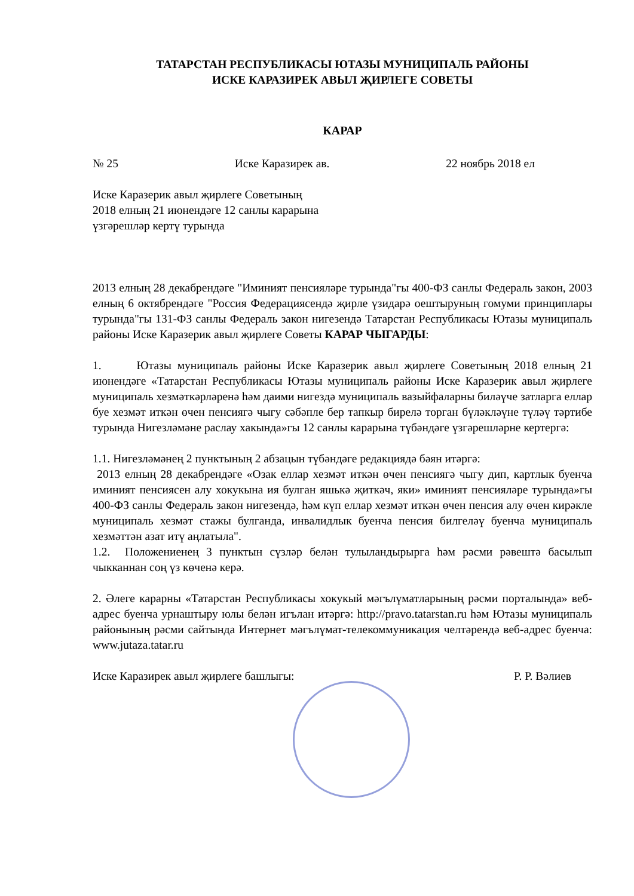ТАТАРСТАН РЕСПУБЛИКАСЫ ЮТАЗЫ МУНИЦИПАЛЬ РАЙОНЫ
ИСКЕ КАРАЗИРЕК АВЫЛ ҖИРЛЕГЕ СОВЕТЫ
КАРАР
№ 25 Иске Каразирек ав. 22 ноябрь 2018 ел
Иске Каразерик авыл җирлеге Советының
2018 елның 21 июнендәге 12 санлы карарына
үзгәрешләр кертү турында
2013 елның 28 декабрендәге "Иминият пенсияләре турында"гы 400-ФЗ санлы Федераль закон, 2003 елның 6 октябрендәге "Россия Федерациясендә җирле үзидарә оештыруның гомуми принциплары турында"гы 131-ФЗ санлы Федераль закон нигезендә Татарстан Республикасы Ютазы муниципаль районы Иске Каразерик авыл җирлеге Советы КАРАР ЧЫГАРДЫ:
1. Ютазы муниципаль районы Иске Каразерик авыл җирлеге Советының 2018 елның 21 июнендәге «Татарстан Республикасы Ютазы муниципаль районы Иске Каразерик авыл җирлеге муниципаль хезмәткәрләренә һәм даими нигездә муниципаль вазыйфаларны биләүче затларга еллар буе хезмәт иткән өчен пенсиягә чыгу сәбәпле бер тапкыр бирелә торган бүләкләүне түләү тәртибе турында Нигезләмәне раслау хакында»гы 12 санлы карарына түбәндәге үзгәрешләрне кертергә:
1.1. Нигезләмәнең 2 пунктының 2 абзацын түбәндәге редакциядә бәян итәргә:
2013 елның 28 декабрендәге «Озак еллар хезмәт иткән өчен пенсиягә чыгу дип, картлык буенча иминият пенсиясен алу хокукына ия булган яшькә җиткәч, яки» иминият пенсияләре турында»гы 400-ФЗ санлы Федераль закон нигезендә, һәм күп еллар хезмәт иткән өчен пенсия алу өчен кирәкле муниципаль хезмәт стажы булганда, инвалидлык буенча пенсия билгеләү буенча муниципаль хезмәттән азат итү аңлатыла".
1.2. Положениенең 3 пунктын сүзләр белән тулыландырырга һәм рәсми рәвештә басылып чыкканнан соң үз көченә керә.
2. Әлеге карарны «Татарстан Республикасы хокукый мәгълүматларының рәсми порталында» веб-адрес буенча урнаштыру юлы белән игълан итәргә: http://pravo.tatarstan.ru һәм Ютазы муниципаль районының рәсми сайтында Интернет мәгълүмат-телекоммуникация челтәрендә веб-адрес буенча: www.jutaza.tatar.ru
Иске Каразирек авыл җирлеге башлыгы: Р. Р. Вәлиев